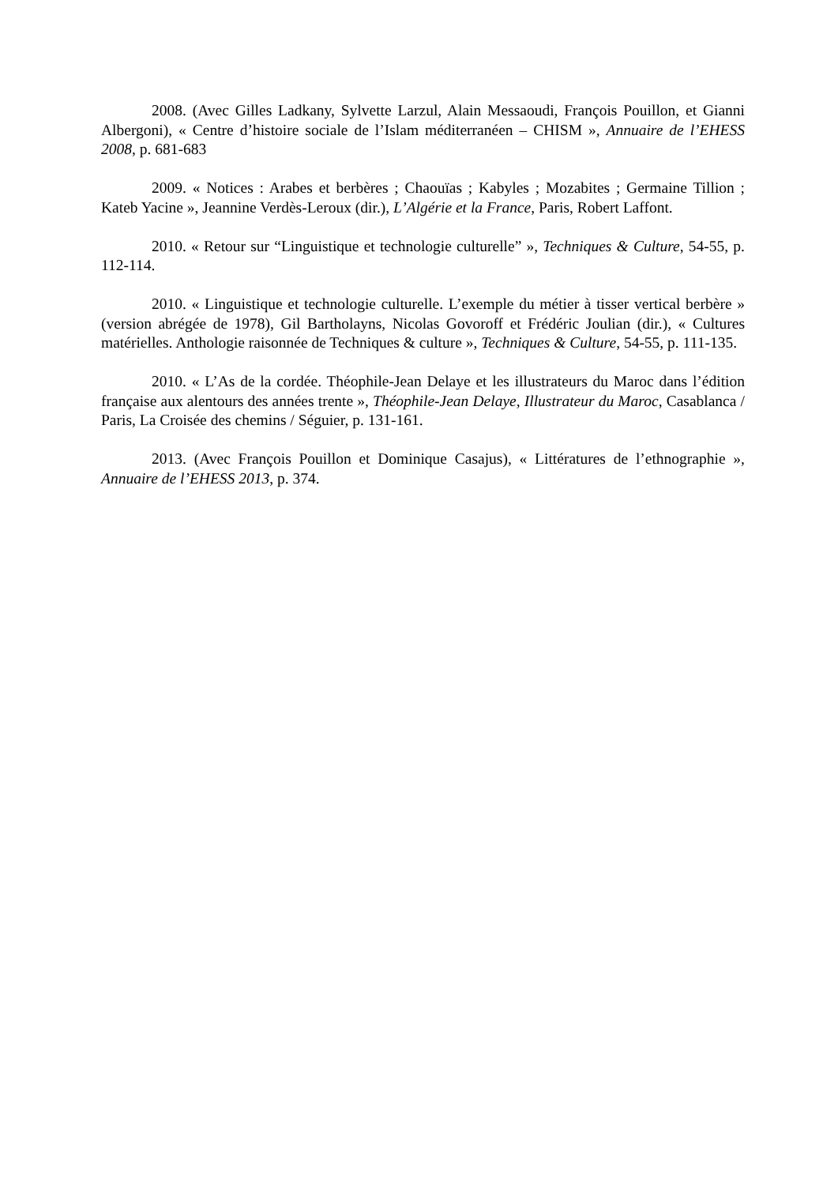2008. (Avec Gilles Ladkany, Sylvette Larzul, Alain Messaoudi, François Pouillon, et Gianni Albergoni), « Centre d’histoire sociale de l’Islam méditerranéen – CHISM », Annuaire de l’EHESS 2008, p. 681-683
2009. « Notices : Arabes et berbères ; Chaouïas ; Kabyles ; Mozabites ; Germaine Tillion ; Kateb Yacine », Jeannine Verdès-Leroux (dir.), L’Algérie et la France, Paris, Robert Laffont.
2010. « Retour sur “Linguistique et technologie culturelle” », Techniques & Culture, 54-55, p. 112-114.
2010. « Linguistique et technologie culturelle. L’exemple du métier à tisser vertical berbère » (version abrégée de 1978), Gil Bartholayns, Nicolas Govoroff et Frédéric Joulian (dir.), « Cultures matérielles. Anthologie raisonnée de Techniques & culture », Techniques & Culture, 54-55, p. 111-135.
2010. « L’As de la cordée. Théophile-Jean Delaye et les illustrateurs du Maroc dans l’édition française aux alentours des années trente », Théophile-Jean Delaye, Illustrateur du Maroc, Casablanca / Paris, La Croisée des chemins / Séguier, p. 131-161.
2013. (Avec François Pouillon et Dominique Casajus), « Littératures de l’ethnographie », Annuaire de l’EHESS 2013, p. 374.